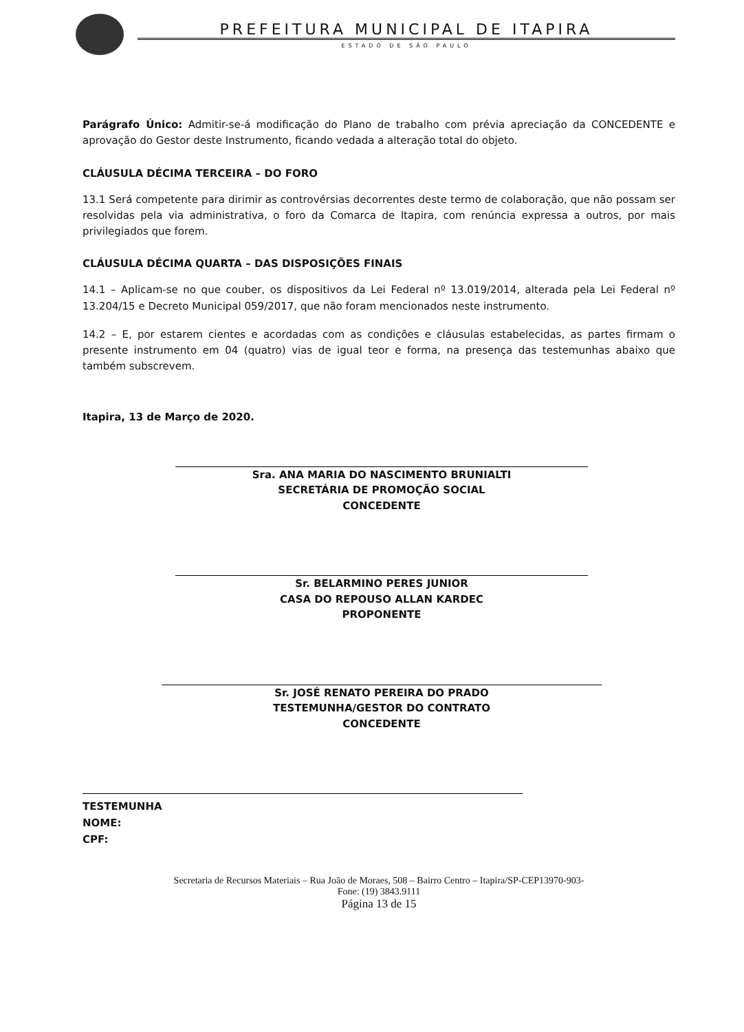PREFEITURA MUNICIPAL DE ITAPIRA
ESTADO DE SÃO PAULO
Parágrafo Único: Admitir-se-á modificação do Plano de trabalho com prévia apreciação da CONCEDENTE e aprovação do Gestor deste Instrumento, ficando vedada a alteração total do objeto.
CLÁUSULA DÉCIMA TERCEIRA – DO FORO
13.1 Será competente para dirimir as controvérsias decorrentes deste termo de colaboração, que não possam ser resolvidas pela via administrativa, o foro da Comarca de Itapira, com renúncia expressa a outros, por mais privilegiados que forem.
CLÁUSULA DÉCIMA QUARTA – DAS DISPOSIÇÕES FINAIS
14.1 – Aplicam-se no que couber, os dispositivos da Lei Federal nº 13.019/2014, alterada pela Lei Federal nº 13.204/15 e Decreto Municipal 059/2017, que não foram mencionados neste instrumento.
14.2 – E, por estarem cientes e acordadas com as condições e cláusulas estabelecidas, as partes firmam o presente instrumento em 04 (quatro) vias de igual teor e forma, na presença das testemunhas abaixo que também subscrevem.
Itapira, 13 de Março de 2020.
Sra. ANA MARIA DO NASCIMENTO BRUNIALTI
SECRETÁRIA DE PROMOÇÃO SOCIAL
CONCEDENTE
Sr. BELARMINO PERES JUNIOR
CASA DO REPOUSO ALLAN KARDEC
PROPONENTE
Sr. JOSÉ RENATO PEREIRA DO PRADO
TESTEMUNHA/GESTOR DO CONTRATO
CONCEDENTE
TESTEMUNHA
NOME:
CPF:
Secretaria de Recursos Materiais – Rua João de Moraes, 508 – Bairro Centro – Itapira/SP-CEP13970-903-
Fone: (19) 3843.9111
Página 13 de 15